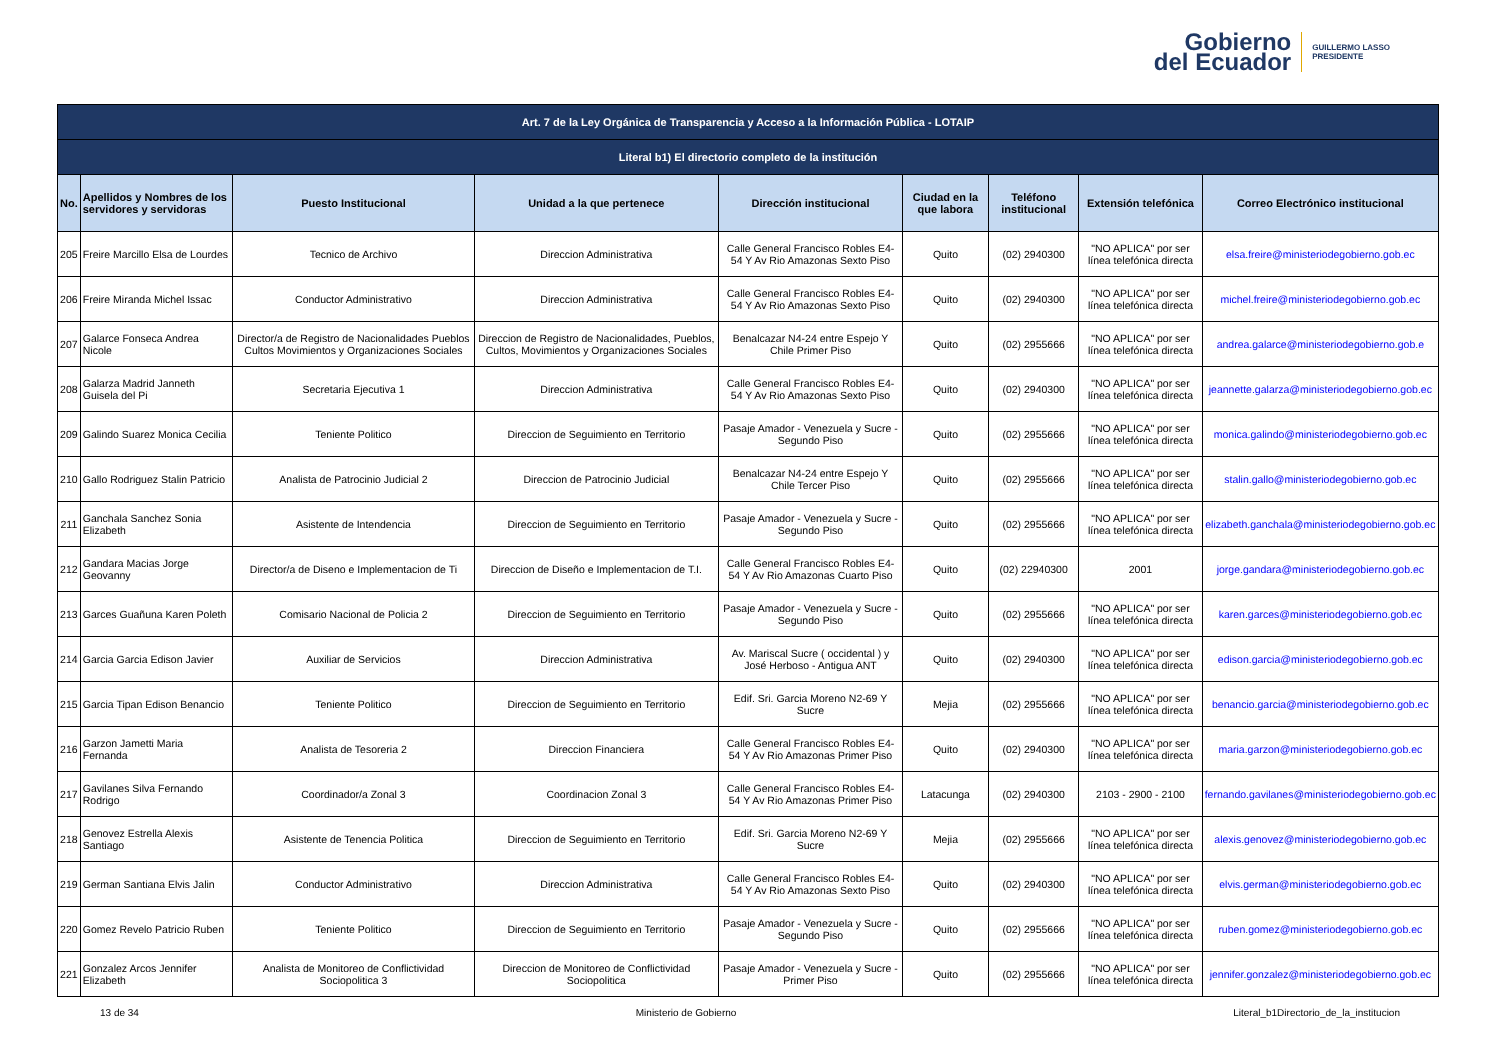Gobierno
del Ecuador
GUILLERMO LASSO
PRESIDENTE
| Art. 7 de la Ley Orgánica de Transparencia y Acceso a la Información Pública - LOTAIP | | | | | | | | |
| --- | --- | --- | --- | --- | --- | --- | --- | --- |
| Literal b1) El directorio completo de la institución | | | | | | | | |
| No. | Apellidos y Nombres de los servidores y servidoras | Puesto Institucional | Unidad a la que pertenece | Dirección institucional | Ciudad en la que labora | Teléfono institucional | Extensión telefónica | Correo Electrónico institucional |
| 205 | Freire Marcillo Elsa de Lourdes | Tecnico de Archivo | Direccion Administrativa | Calle General Francisco Robles E4-54 Y Av Rio Amazonas Sexto Piso | Quito | (02) 2940300 | "NO APLICA" por ser línea telefónica directa | elsa.freire@ministeriodegobierno.gob.ec |
| 206 | Freire Miranda Michel Issac | Conductor Administrativo | Direccion Administrativa | Calle General Francisco Robles E4-54 Y Av Rio Amazonas Sexto Piso | Quito | (02) 2940300 | "NO APLICA" por ser línea telefónica directa | michel.freire@ministeriodegobierno.gob.ec |
| 207 | Galarce Fonseca Andrea Nicole | Director/a de Registro de Nacionalidades Pueblos Cultos Movimientos y Organizaciones Sociales | Direccion de Registro de Nacionalidades, Pueblos, Cultos, Movimientos y Organizaciones Sociales | Benalcazar N4-24 entre Espejo Y Chile Primer Piso | Quito | (02) 2955666 | "NO APLICA" por ser línea telefónica directa | andrea.galarce@ministeriodegobierno.gob.e |
| 208 | Galarza Madrid Janneth Guisela del Pi | Secretaria Ejecutiva 1 | Direccion Administrativa | Calle General Francisco Robles E4-54 Y Av Rio Amazonas Sexto Piso | Quito | (02) 2940300 | "NO APLICA" por ser línea telefónica directa | jeannette.galarza@ministeriodegobierno.gob.ec |
| 209 | Galindo Suarez Monica Cecilia | Teniente Politico | Direccion de Seguimiento en Territorio | Pasaje Amador - Venezuela y Sucre - Segundo Piso | Quito | (02) 2955666 | "NO APLICA" por ser línea telefónica directa | monica.galindo@ministeriodegobierno.gob.ec |
| 210 | Gallo Rodriguez Stalin Patricio | Analista de Patrocinio Judicial 2 | Direccion de Patrocinio Judicial | Benalcazar N4-24 entre Espejo Y Chile Tercer Piso | Quito | (02) 2955666 | "NO APLICA" por ser línea telefónica directa | stalin.gallo@ministeriodegobierno.gob.ec |
| 211 | Ganchala Sanchez Sonia Elizabeth | Asistente de Intendencia | Direccion de Seguimiento en Territorio | Pasaje Amador - Venezuela y Sucre - Segundo Piso | Quito | (02) 2955666 | "NO APLICA" por ser línea telefónica directa | elizabeth.ganchala@ministeriodegobierno.gob.ec |
| 212 | Gandara Macias Jorge Geovanny | Director/a de Diseno e Implementacion de Ti | Direccion de Diseño e Implementacion de T.I. | Calle General Francisco Robles E4-54 Y Av Rio Amazonas Cuarto Piso | Quito | (02) 22940300 | 2001 | jorge.gandara@ministeriodegobierno.gob.ec |
| 213 | Garces Guañuna Karen Poleth | Comisario Nacional de Policia 2 | Direccion de Seguimiento en Territorio | Pasaje Amador - Venezuela y Sucre - Segundo Piso | Quito | (02) 2955666 | "NO APLICA" por ser línea telefónica directa | karen.garces@ministeriodegobierno.gob.ec |
| 214 | Garcia Garcia Edison Javier | Auxiliar de Servicios | Direccion Administrativa | Av. Mariscal Sucre ( occidental ) y José Herboso - Antigua ANT | Quito | (02) 2940300 | "NO APLICA" por ser línea telefónica directa | edison.garcia@ministeriodegobierno.gob.ec |
| 215 | Garcia Tipan Edison Benancio | Teniente Politico | Direccion de Seguimiento en Territorio | Edif. Sri. Garcia Moreno N2-69 Y Sucre | Mejia | (02) 2955666 | "NO APLICA" por ser línea telefónica directa | benancio.garcia@ministeriodegobierno.gob.ec |
| 216 | Garzon Jametti Maria Fernanda | Analista de Tesoreria 2 | Direccion Financiera | Calle General Francisco Robles E4-54 Y Av Rio Amazonas Primer Piso | Quito | (02) 2940300 | "NO APLICA" por ser línea telefónica directa | maria.garzon@ministeriodegobierno.gob.ec |
| 217 | Gavilanes Silva Fernando Rodrigo | Coordinador/a Zonal 3 | Coordinacion Zonal 3 | Calle General Francisco Robles E4-54 Y Av Rio Amazonas Primer Piso | Latacunga | (02) 2940300 | 2103 - 2900 - 2100 | fernando.gavilanes@ministeriodegobierno.gob.ec |
| 218 | Genovez Estrella Alexis Santiago | Asistente de Tenencia Politica | Direccion de Seguimiento en Territorio | Edif. Sri. Garcia Moreno N2-69 Y Sucre | Mejia | (02) 2955666 | "NO APLICA" por ser línea telefónica directa | alexis.genovez@ministeriodegobierno.gob.ec |
| 219 | German Santiana Elvis Jalin | Conductor Administrativo | Direccion Administrativa | Calle General Francisco Robles E4-54 Y Av Rio Amazonas Sexto Piso | Quito | (02) 2940300 | "NO APLICA" por ser línea telefónica directa | elvis.german@ministeriodegobierno.gob.ec |
| 220 | Gomez Revelo Patricio Ruben | Teniente Politico | Direccion de Seguimiento en Territorio | Pasaje Amador - Venezuela y Sucre - Segundo Piso | Quito | (02) 2955666 | "NO APLICA" por ser línea telefónica directa | ruben.gomez@ministeriodegobierno.gob.ec |
| 221 | Gonzalez Arcos Jennifer Elizabeth | Analista de Monitoreo de Conflictividad Sociopolitica 3 | Direccion de Monitoreo de Conflictividad Sociopolitica | Pasaje Amador - Venezuela y Sucre - Primer Piso | Quito | (02) 2955666 | "NO APLICA" por ser línea telefónica directa | jennifer.gonzalez@ministeriodegobierno.gob.ec |
13 de 34 Ministerio de Gobierno Literal_b1Directorio_de_la_institucion